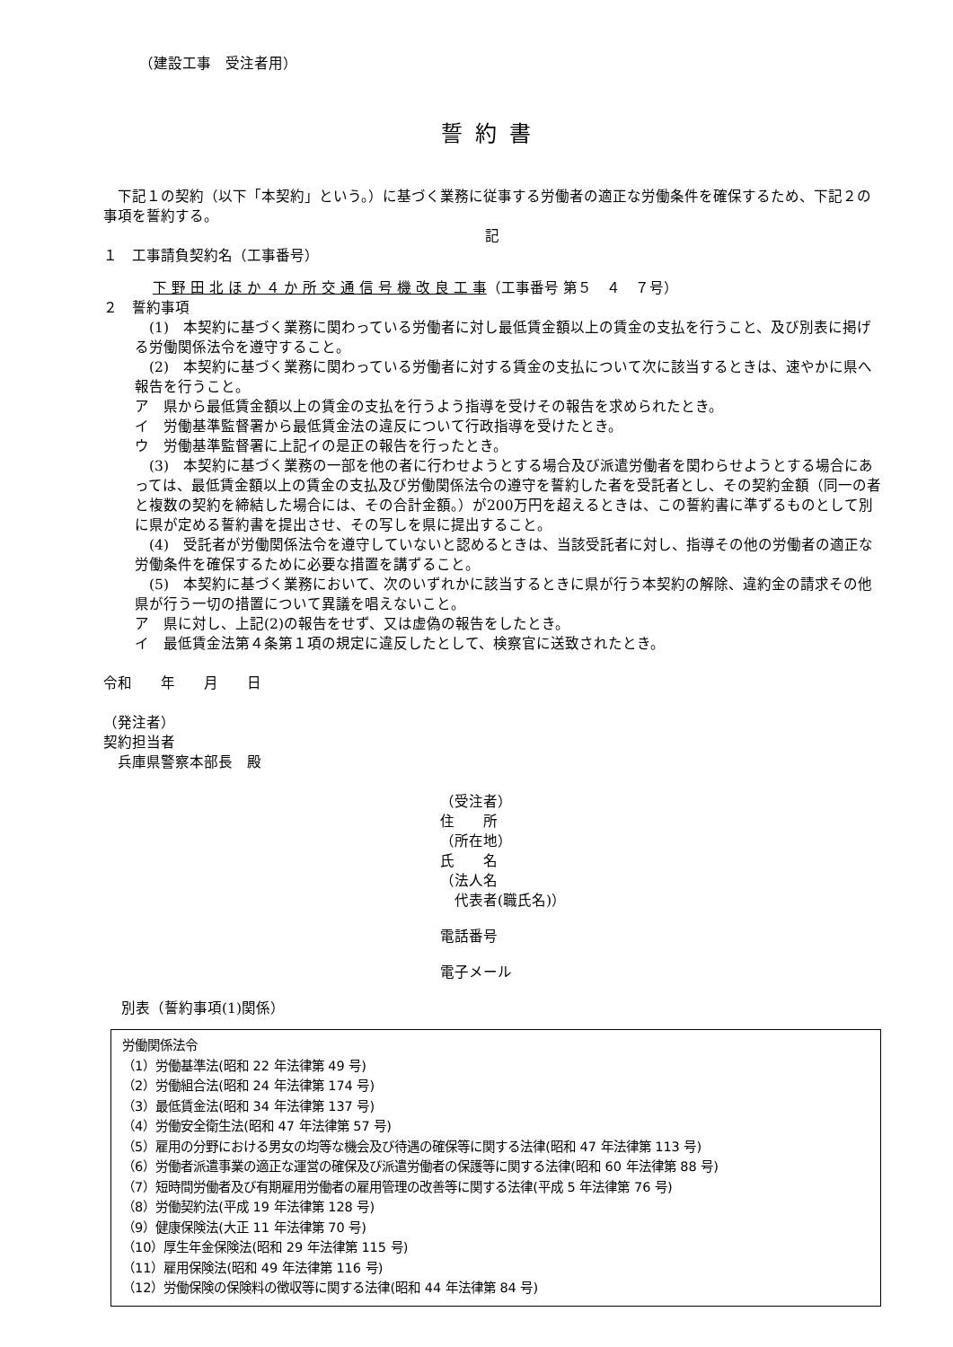（建設工事　受注者用）
誓約書
下記１の契約（以下「本契約」という。）に基づく業務に従事する労働者の適正な労働条件を確保するため、下記２の事項を誓約する。
記
１　工事請負契約名（工事番号）
下 野 田 北 ほ か ４ か 所 交 通 信 号 機 改 良 工 事（工事番号 第５　４　７号）
２　誓約事項
　(1)　本契約に基づく業務に関わっている労働者に対し最低賃金額以上の賃金の支払を行うこと、及び別表に掲げる労働関係法令を遵守すること。
　(2)　本契約に基づく業務に関わっている労働者に対する賃金の支払について次に該当するときは、速やかに県へ報告を行うこと。
ア　県から最低賃金額以上の賃金の支払を行うよう指導を受けその報告を求められたとき。
イ　労働基準監督署から最低賃金法の違反について行政指導を受けたとき。
ウ　労働基準監督署に上記イの是正の報告を行ったとき。
　(3)　本契約に基づく業務の一部を他の者に行わせようとする場合及び派遣労働者を関わらせようとする場合にあっては、最低賃金額以上の賃金の支払及び労働関係法令の遵守を誓約した者を受託者とし、その契約金額（同一の者と複数の契約を締結した場合には、その合計金額。）が200万円を超えるときは、この誓約書に準ずるものとして別に県が定める誓約書を提出させ、その写しを県に提出すること。
　(4)　受託者が労働関係法令を遵守していないと認めるときは、当該受託者に対し、指導その他の労働者の適正な労働条件を確保するために必要な措置を講ずること。
　(5)　本契約に基づく業務において、次のいずれかに該当するときに県が行う本契約の解除、違約金の請求その他県が行う一切の措置について異議を唱えないこと。
ア　県に対し、上記(2)の報告をせず、又は虚偽の報告をしたとき。
イ　最低賃金法第４条第１項の規定に違反したとして、検察官に送致されたとき。
令和　　年　　月　　日
（発注者）
契約担当者
　兵庫県警察本部長　殿
（受注者）
住　　所
（所在地）
氏　　名
（法人名
　代表者(職氏名)）
電話番号
電子メール
別表（誓約事項(1)関係）
労働関係法令
（1）労働基準法(昭和 22 年法律第 49 号)
（2）労働組合法(昭和 24 年法律第 174 号)
（3）最低賃金法(昭和 34 年法律第 137 号)
（4）労働安全衛生法(昭和 47 年法律第 57 号)
（5）雇用の分野における男女の均等な機会及び待遇の確保等に関する法律(昭和 47 年法律第 113 号)
（6）労働者派遣事業の適正な運営の確保及び派遣労働者の保護等に関する法律(昭和 60 年法律第 88 号)
（7）短時間労働者及び有期雇用労働者の雇用管理の改善等に関する法律(平成 5 年法律第 76 号)
（8）労働契約法(平成 19 年法律第 128 号)
（9）健康保険法(大正 11 年法律第 70 号)
（10）厚生年金保険法(昭和 29 年法律第 115 号)
（11）雇用保険法(昭和 49 年法律第 116 号)
（12）労働保険の保険料の徴収等に関する法律(昭和 44 年法律第 84 号)